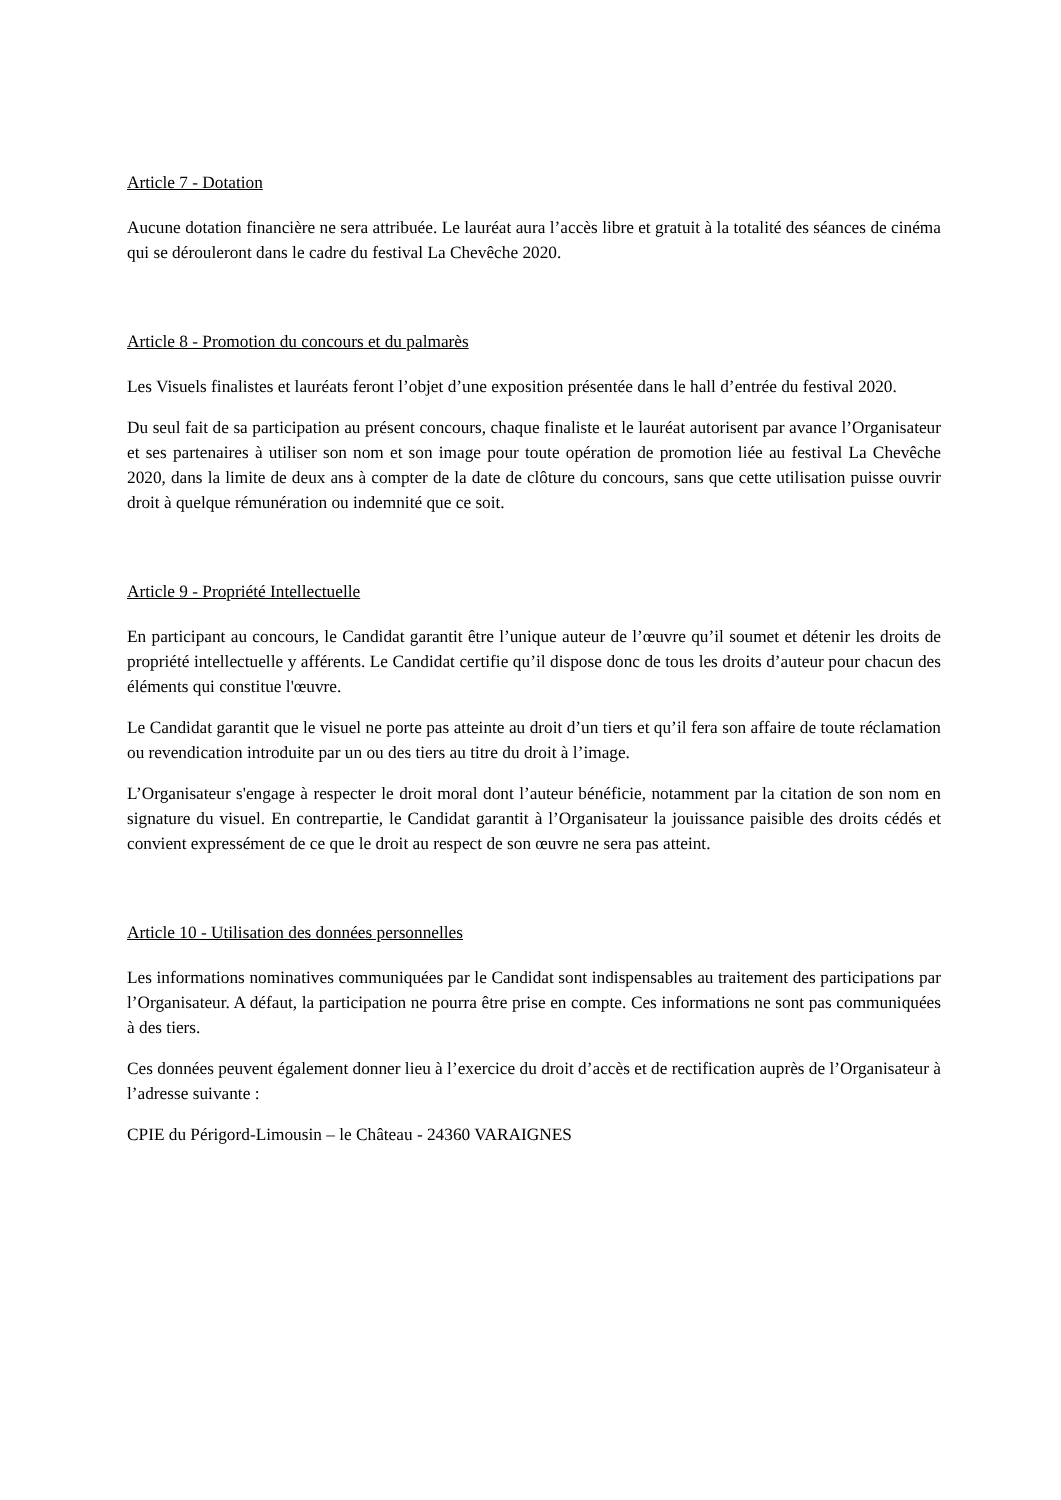Article 7 - Dotation
Aucune dotation financière ne sera attribuée. Le lauréat aura l’accès libre et gratuit à la totalité des séances de cinéma qui se dérouleront dans le cadre du festival La Chevêche 2020.
Article 8 - Promotion du concours et du palmarès
Les Visuels finalistes et lauréats feront l’objet d’une exposition présentée dans le hall d’entrée du festival 2020.
Du seul fait de sa participation au présent concours, chaque finaliste et le lauréat autorisent par avance l’Organisateur et ses partenaires à utiliser son nom et son image pour toute opération de promotion liée au festival La Chevêche 2020, dans la limite de deux ans à compter de la date de clôture du concours, sans que cette utilisation puisse ouvrir droit à quelque rémunération ou indemnité que ce soit.
Article 9 - Propriété Intellectuelle
En participant au concours, le Candidat garantit être l’unique auteur de l’œuvre qu’il soumet et détenir les droits de propriété intellectuelle y afférents. Le Candidat certifie qu’il dispose donc de tous les droits d’auteur pour chacun des éléments qui constitue l'œuvre.
Le Candidat garantit que le visuel ne porte pas atteinte au droit d’un tiers et qu’il fera son affaire de toute réclamation ou revendication introduite par un ou des tiers au titre du droit à l’image.
L’Organisateur s'engage à respecter le droit moral dont l’auteur bénéficie, notamment par la citation de son nom en signature du visuel. En contrepartie, le Candidat garantit à l’Organisateur la jouissance paisible des droits cédés et convient expressément de ce que le droit au respect de son œuvre ne sera pas atteint.
Article 10 - Utilisation des données personnelles
Les informations nominatives communiquées par le Candidat sont indispensables au traitement des participations par l’Organisateur. A défaut, la participation ne pourra être prise en compte. Ces informations ne sont pas communiquées à des tiers.
Ces données peuvent également donner lieu à l’exercice du droit d’accès et de rectification auprès de l’Organisateur à l’adresse suivante :
CPIE du Périgord-Limousin – le Château - 24360 VARAIGNES